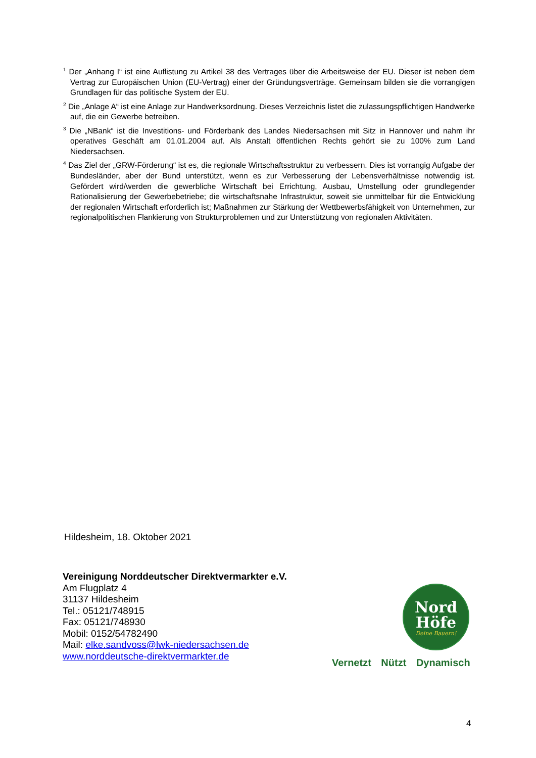<sup>1</sup> Der „Anhang I“ ist eine Auflistung zu Artikel 38 des Vertrages über die Arbeitsweise der EU. Dieser ist neben dem Vertrag zur Europäischen Union (EU-Vertrag) einer der Gründungsverträge. Gemeinsam bilden sie die vorrangigen Grundlagen für das politische System der EU.
<sup>2</sup> Die „Anlage A“ ist eine Anlage zur Handwerksordnung. Dieses Verzeichnis listet die zulassungspflichtigen Handwerke auf, die ein Gewerbe betreiben.
<sup>3</sup> Die „NBank“ ist die Investitions- und Förderbank des Landes Niedersachsen mit Sitz in Hannover und nahm ihr operatives Geschäft am 01.01.2004 auf. Als Anstalt öffentlichen Rechts gehört sie zu 100% zum Land Niedersachsen.
<sup>4</sup> Das Ziel der „GRW-Förderung“ ist es, die regionale Wirtschaftsstruktur zu verbessern. Dies ist vorrangig Aufgabe der Bundesländer, aber der Bund unterstützt, wenn es zur Verbesserung der Lebensverhältnisse notwendig ist. Gefördert wird/werden die gewerbliche Wirtschaft bei Errichtung, Ausbau, Umstellung oder grundlegender Rationalisierung der Gewerbebetriebe; die wirtschaftsnahe Infrastruktur, soweit sie unmittelbar für die Entwicklung der regionalen Wirtschaft erforderlich ist; Maßnahmen zur Stärkung der Wettbewerbsfähigkeit von Unternehmen, zur regionalpolitischen Flankierung von Strukturproblemen und zur Unterstützung von regionalen Aktivitäten.
Hildesheim, 18. Oktober 2021
Vereinigung Norddeutscher Direktvermarkter e.V.
Am Flugplatz 4
31137 Hildesheim
Tel.: 05121/748915
Fax: 05121/748930
Mobil: 0152/54782490
Mail: elke.sandvoss@lwk-niedersachsen.de
www.norddeutsche-direktvermarkter.de
Nord
Höfe
Deine Bauern!
Vernetzt Nützt Dynamisch
4